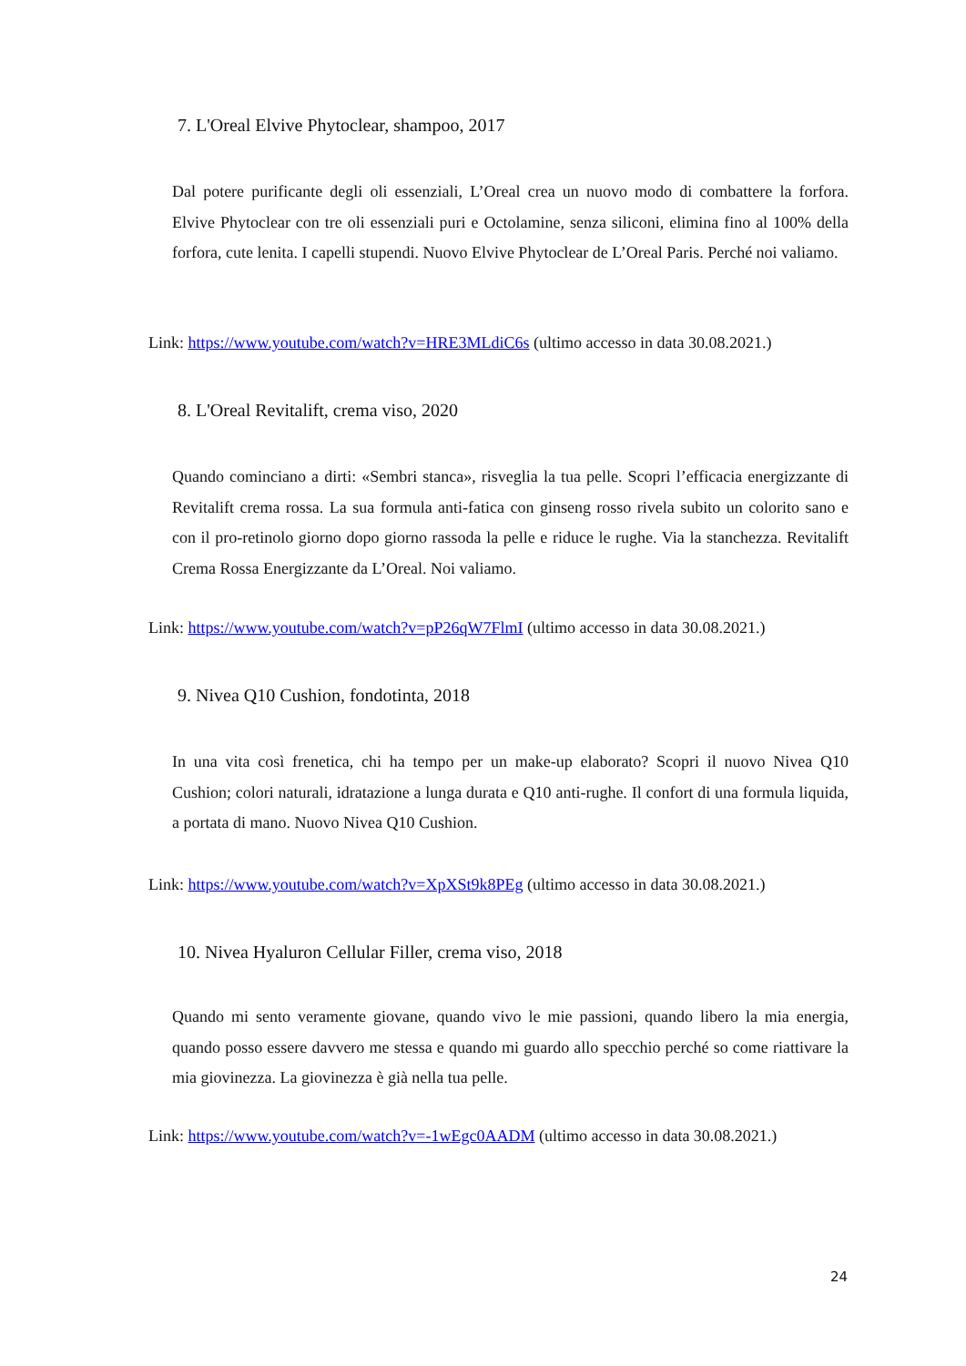7. L'Oreal Elvive Phytoclear, shampoo, 2017
Dal potere purificante degli oli essenziali, L’Oreal crea un nuovo modo di combattere la forfora. Elvive Phytoclear con tre oli essenziali puri e Octolamine, senza siliconi, elimina fino al 100% della forfora, cute lenita. I capelli stupendi. Nuovo Elvive Phytoclear de L’Oreal Paris. Perché noi valiamo.
Link: https://www.youtube.com/watch?v=HRE3MLdiC6s (ultimo accesso in data 30.08.2021.)
8. L'Oreal Revitalift, crema viso, 2020
Quando cominciano a dirti: «Sembri stanca», risveglia la tua pelle. Scopri l’efficacia energizzante di Revitalift crema rossa. La sua formula anti-fatica con ginseng rosso rivela subito un colorito sano e con il pro-retinolo giorno dopo giorno rassoda la pelle e riduce le rughe. Via la stanchezza. Revitalift Crema Rossa Energizzante da L’Oreal. Noi valiamo.
Link: https://www.youtube.com/watch?v=pP26qW7FlmI (ultimo accesso in data 30.08.2021.)
9. Nivea Q10 Cushion, fondotinta, 2018
In una vita così frenetica, chi ha tempo per un make-up elaborato? Scopri il nuovo Nivea Q10 Cushion; colori naturali, idratazione a lunga durata e Q10 anti-rughe. Il confort di una formula liquida, a portata di mano. Nuovo Nivea Q10 Cushion.
Link: https://www.youtube.com/watch?v=XpXSt9k8PEg (ultimo accesso in data 30.08.2021.)
10. Nivea Hyaluron Cellular Filler, crema viso, 2018
Quando mi sento veramente giovane, quando vivo le mie passioni, quando libero la mia energia, quando posso essere davvero me stessa e quando mi guardo allo specchio perché so come riattivare la mia giovinezza. La giovinezza è già nella tua pelle.
Link: https://www.youtube.com/watch?v=-1wEgc0AADM (ultimo accesso in data 30.08.2021.)
24